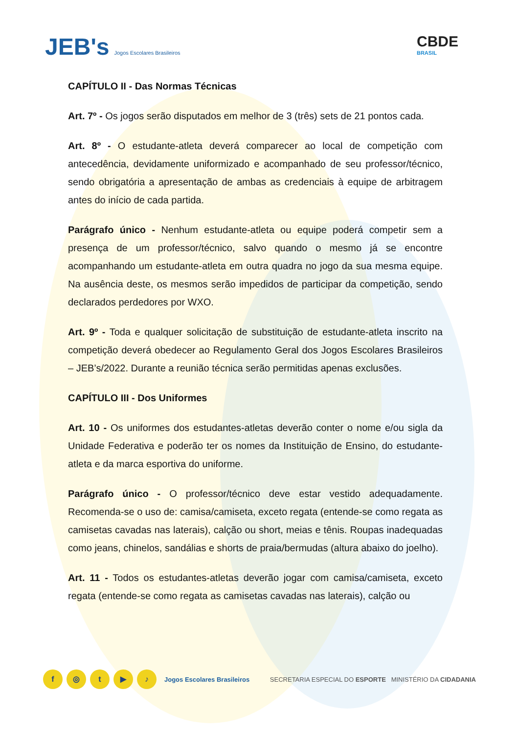JEB's Jogos Escolares Brasileiros
CBDE
BRASIL
CAPÍTULO II - Das Normas Técnicas
Art. 7º - Os jogos serão disputados em melhor de 3 (três) sets de 21 pontos cada.
Art. 8º - O estudante-atleta deverá comparecer ao local de competição com antecedência, devidamente uniformizado e acompanhado de seu professor/técnico, sendo obrigatória a apresentação de ambas as credenciais à equipe de arbitragem antes do início de cada partida.
Parágrafo único - Nenhum estudante-atleta ou equipe poderá competir sem a presença de um professor/técnico, salvo quando o mesmo já se encontre acompanhando um estudante-atleta em outra quadra no jogo da sua mesma equipe. Na ausência deste, os mesmos serão impedidos de participar da competição, sendo declarados perdedores por WXO.
Art. 9º - Toda e qualquer solicitação de substituição de estudante-atleta inscrito na competição deverá obedecer ao Regulamento Geral dos Jogos Escolares Brasileiros – JEB’s/2022. Durante a reunião técnica serão permitidas apenas exclusões.
CAPÍTULO III - Dos Uniformes
Art. 10 - Os uniformes dos estudantes-atletas deverão conter o nome e/ou sigla da Unidade Federativa e poderão ter os nomes da Instituição de Ensino, do estudante-atleta e da marca esportiva do uniforme.
Parágrafo único - O professor/técnico deve estar vestido adequadamente. Recomenda-se o uso de: camisa/camiseta, exceto regata (entende-se como regata as camisetas cavadas nas laterais), calção ou short, meias e tênis. Roupas inadequadas como jeans, chinelos, sandálias e shorts de praia/bermudas (altura abaixo do joelho).
Art. 11 - Todos os estudantes-atletas deverão jogar com camisa/camiseta, exceto regata (entende-se como regata as camisetas cavadas nas laterais), calção ou
f ◎ t ▶ ♪ Jogos Escolares Brasileiros
SECRETARIA ESPECIAL DO ESPORTE MINISTÉRIO DA CIDADANIA